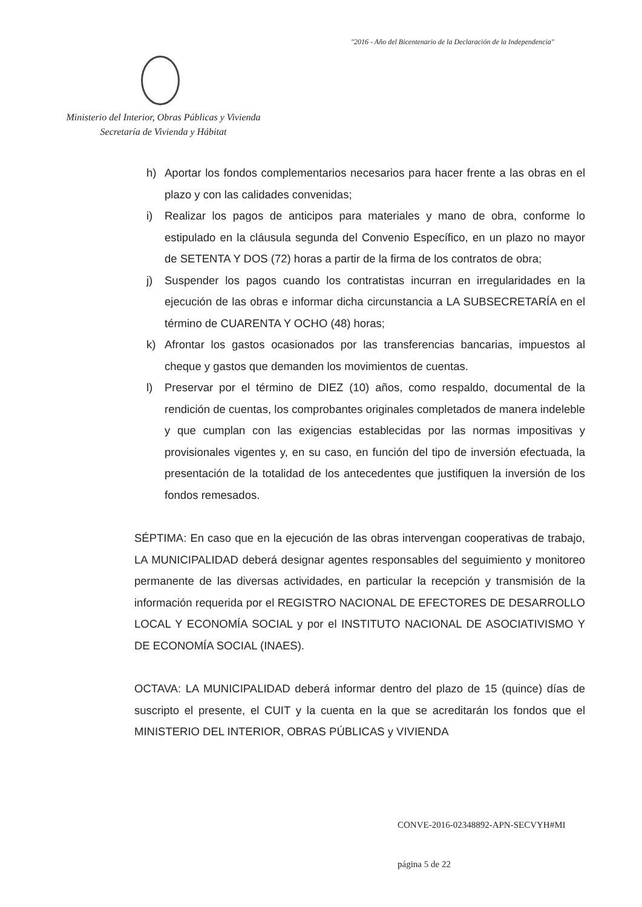"2016 - Año del Bicentenario de la Declaración de la Independencia"
Ministerio del Interior, Obras Públicas y Vivienda
Secretaría de Vivienda y Hábitat
h) Aportar los fondos complementarios necesarios para hacer frente a las obras en el plazo y con las calidades convenidas;
i) Realizar los pagos de anticipos para materiales y mano de obra, conforme lo estipulado en la cláusula segunda del Convenio Específico, en un plazo no mayor de SETENTA Y DOS (72) horas a partir de la firma de los contratos de obra;
j) Suspender los pagos cuando los contratistas incurran en irregularidades en la ejecución de las obras e informar dicha circunstancia a LA SUBSECRETARÍA en el término de CUARENTA Y OCHO (48) horas;
k) Afrontar los gastos ocasionados por las transferencias bancarias, impuestos al cheque y gastos que demanden los movimientos de cuentas.
l) Preservar por el término de DIEZ (10) años, como respaldo, documental de la rendición de cuentas, los comprobantes originales completados de manera indeleble y que cumplan con las exigencias establecidas por las normas impositivas y provisionales vigentes y, en su caso, en función del tipo de inversión efectuada, la presentación de la totalidad de los antecedentes que justifiquen la inversión de los fondos remesados.
SÉPTIMA: En caso que en la ejecución de las obras intervengan cooperativas de trabajo, LA MUNICIPALIDAD deberá designar agentes responsables del seguimiento y monitoreo permanente de las diversas actividades, en particular la recepción y transmisión de la información requerida por el REGISTRO NACIONAL DE EFECTORES DE DESARROLLO LOCAL Y ECONOMÍA SOCIAL y por el INSTITUTO NACIONAL DE ASOCIATIVISMO Y DE ECONOMÍA SOCIAL (INAES).
OCTAVA: LA MUNICIPALIDAD deberá informar dentro del plazo de 15 (quince) días de suscripto el presente, el CUIT y la cuenta en la que se acreditarán los fondos que el MINISTERIO DEL INTERIOR, OBRAS PÚBLICAS y VIVIENDA
CONVE-2016-02348892-APN-SECVYH#MI
página 5 de 22